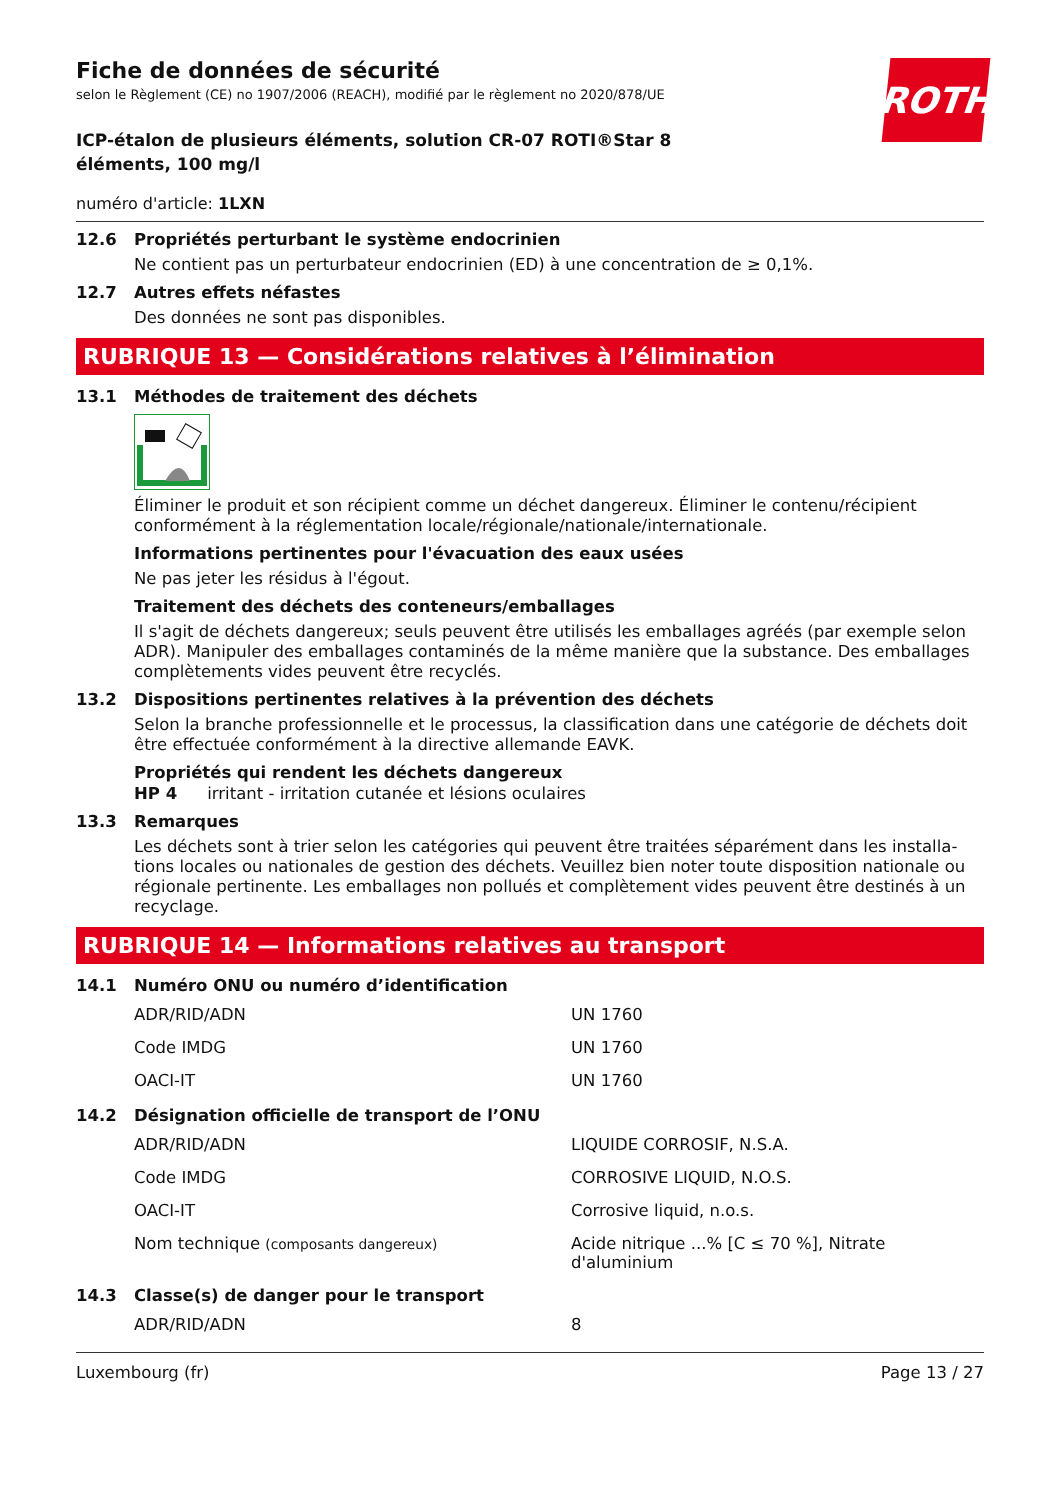ROTH
Fiche de données de sécurité
selon le Règlement (CE) no 1907/2006 (REACH), modifié par le règlement no 2020/878/UE
ICP-étalon de plusieurs éléments, solution CR-07 ROTI®Star 8 éléments, 100 mg/l
numéro d'article: 1LXN
12.6 Propriétés perturbant le système endocrinien
Ne contient pas un perturbateur endocrinien (ED) à une concentration de ≥ 0,1%.
12.7 Autres effets néfastes
Des données ne sont pas disponibles.
RUBRIQUE 13 — Considérations relatives à l’élimination
13.1 Méthodes de traitement des déchets
Éliminer le produit et son récipient comme un déchet dangereux. Éliminer le contenu/récipient conformément à la réglementation locale/régionale/nationale/internationale.
Informations pertinentes pour l'évacuation des eaux usées
Ne pas jeter les résidus à l'égout.
Traitement des déchets des conteneurs/emballages
Il s'agit de déchets dangereux; seuls peuvent être utilisés les emballages agréés (par exemple selon ADR). Manipuler des emballages contaminés de la même manière que la substance. Des emballages complètements vides peuvent être recyclés.
13.2 Dispositions pertinentes relatives à la prévention des déchets
Selon la branche professionnelle et le processus, la classification dans une catégorie de déchets doit être effectuée conformément à la directive allemande EAVK.
Propriétés qui rendent les déchets dangereux
HP 4 irritant - irritation cutanée et lésions oculaires
13.3 Remarques
Les déchets sont à trier selon les catégories qui peuvent être traitées séparément dans les installa­tions locales ou nationales de gestion des déchets. Veuillez bien noter toute disposition nationale ou régionale pertinente. Les emballages non pollués et complètement vides peuvent être destinés à un recyclage.
RUBRIQUE 14 — Informations relatives au transport
14.1 Numéro ONU ou numéro d’identification
| ADR/RID/ADN | UN 1760 |
| Code IMDG | UN 1760 |
| OACI-IT | UN 1760 |
14.2 Désignation officielle de transport de l’ONU
| ADR/RID/ADN | LIQUIDE CORROSIF, N.S.A. |
| Code IMDG | CORROSIVE LIQUID, N.O.S. |
| OACI-IT | Corrosive liquid, n.o.s. |
| Nom technique (composants dangereux) | Acide nitrique ...% [C ≤ 70 %], Nitrate d'aluminium |
14.3 Classe(s) de danger pour le transport
| ADR/RID/ADN | 8 |
Luxembourg (fr) Page 13 / 27